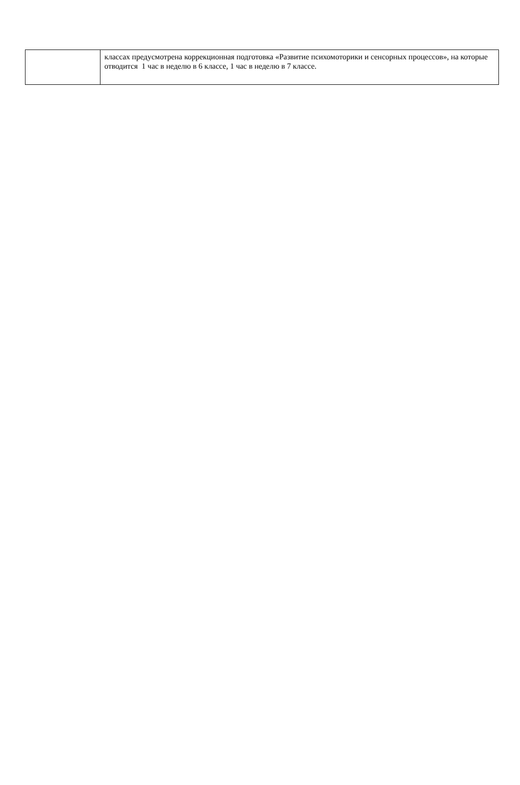| | классах предусмотрена коррекционная подготовка «Развитие психомоторики и сенсорных процессов», на которые отводится 1 час в неделю в 6 классе, 1 час в неделю в 7 классе. |